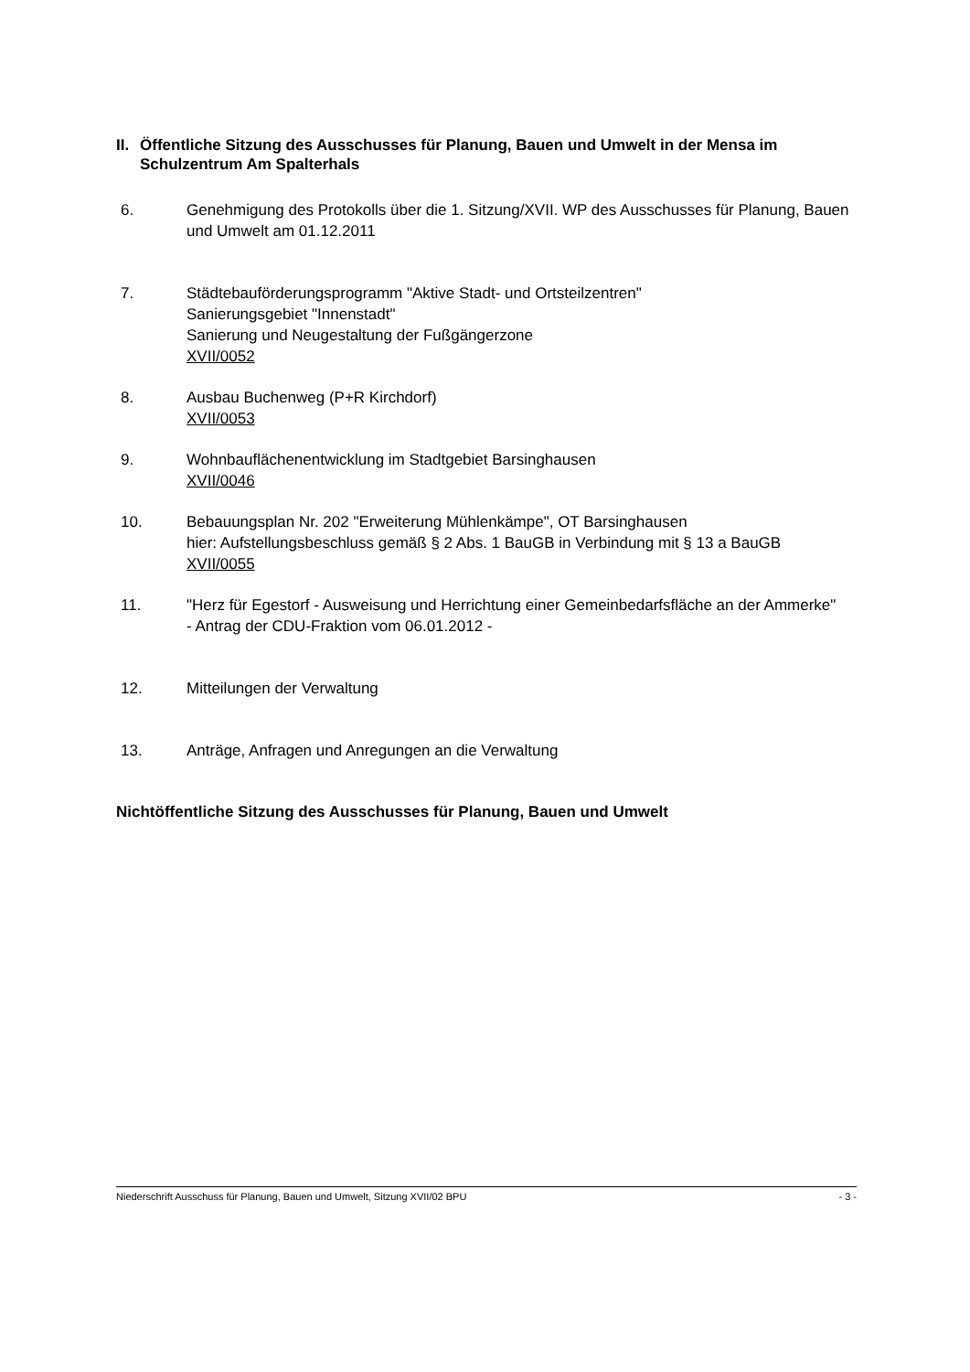II. Öffentliche Sitzung des Ausschusses für Planung, Bauen und Umwelt in der Mensa im Schulzentrum Am Spalterhals
6. Genehmigung des Protokolls über die 1. Sitzung/XVII. WP des Ausschusses für Planung, Bauen und Umwelt am 01.12.2011
7. Städtebauförderungsprogramm "Aktive Stadt- und Ortsteilzentren"
Sanierungsgebiet "Innenstadt"
Sanierung und Neugestaltung der Fußgängerzone
XVII/0052
8. Ausbau Buchenweg (P+R Kirchdorf)
XVII/0053
9. Wohnbauflächenentwicklung im Stadtgebiet Barsinghausen
XVII/0046
10. Bebauungsplan Nr. 202 "Erweiterung Mühlenkämpe", OT Barsinghausen
hier: Aufstellungsbeschluss gemäß § 2 Abs. 1 BauGB in Verbindung mit § 13 a BauGB
XVII/0055
11. "Herz für Egestorf - Ausweisung und Herrichtung einer Gemeinbedarfsfläche an der Ammerke"
- Antrag der CDU-Fraktion vom 06.01.2012 -
12. Mitteilungen der Verwaltung
13. Anträge, Anfragen und Anregungen an die Verwaltung
Nichtöffentliche Sitzung des Ausschusses für Planung, Bauen und Umwelt
Niederschrift Ausschuss für Planung, Bauen und Umwelt, Sitzung XVII/02 BPU - 3 -